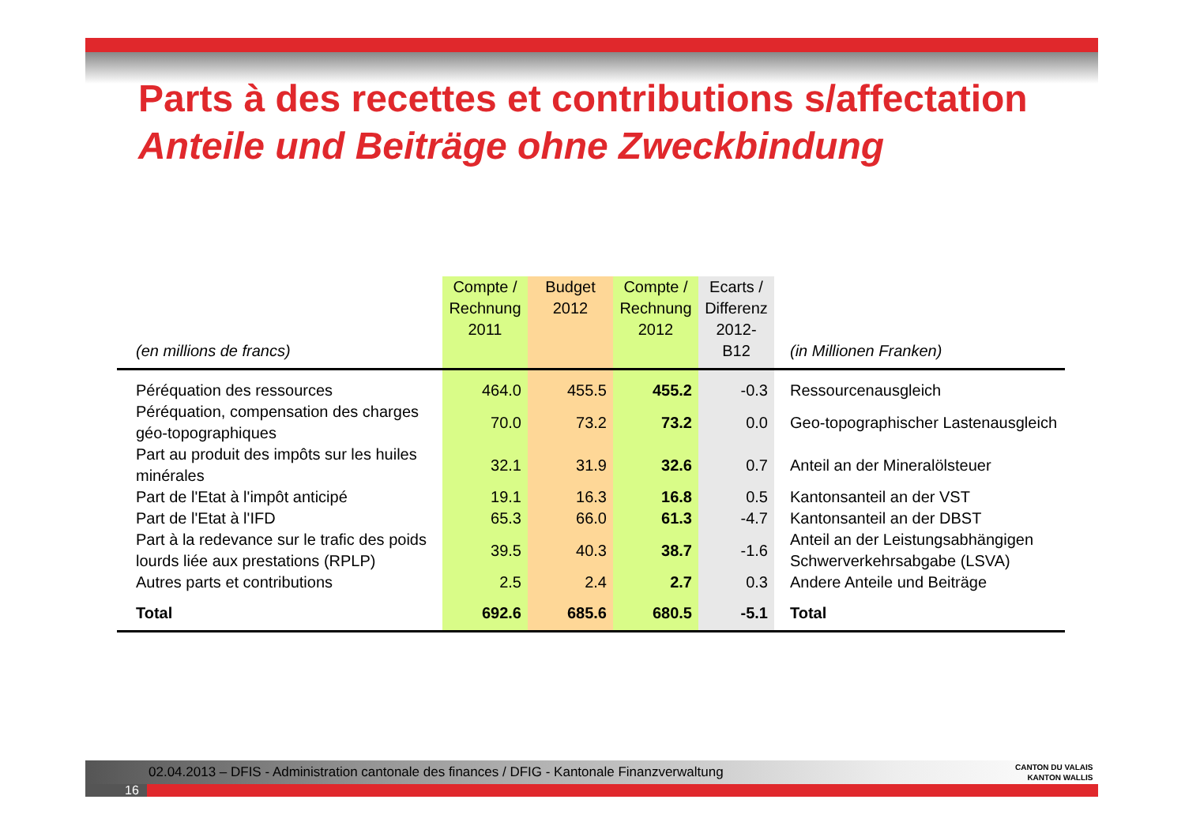Parts à des recettes et contributions s/affectation
Anteile und Beiträge ohne Zweckbindung
| (en millions de francs) | Compte / Rechnung 2011 | Budget 2012 | Compte / Rechnung 2012 | Ecarts / Differenz 2012-B12 | (in Millionen Franken) |
| --- | --- | --- | --- | --- | --- |
| Péréquation des ressources | 464.0 | 455.5 | 455.2 | -0.3 | Ressourcenausgleich |
| Péréquation, compensation des charges géo-topographiques | 70.0 | 73.2 | 73.2 | 0.0 | Geo-topographischer Lastenausgleich |
| Part au produit des impôts sur les huiles minérales | 32.1 | 31.9 | 32.6 | 0.7 | Anteil an der Mineralölsteuer |
| Part de l'Etat à l'impôt anticipé | 19.1 | 16.3 | 16.8 | 0.5 | Kantonsanteil an der VST |
| Part de l'Etat à l'IFD | 65.3 | 66.0 | 61.3 | -4.7 | Kantonsanteil an der DBST |
| Part à la redevance sur le trafic des poids lourds liée aux prestations (RPLP) | 39.5 | 40.3 | 38.7 | -1.6 | Anteil an der Leistungsabhängigen Schwerverkehrsabgabe (LSVA) |
| Autres parts et contributions | 2.5 | 2.4 | 2.7 | 0.3 | Andere Anteile und Beiträge |
| Total | 692.6 | 685.6 | 680.5 | -5.1 | Total |
02.04.2013 – DFIS - Administration cantonale des finances / DFIG - Kantonale Finanzverwaltung
16
CANTON DU VALAIS
KANTON WALLIS